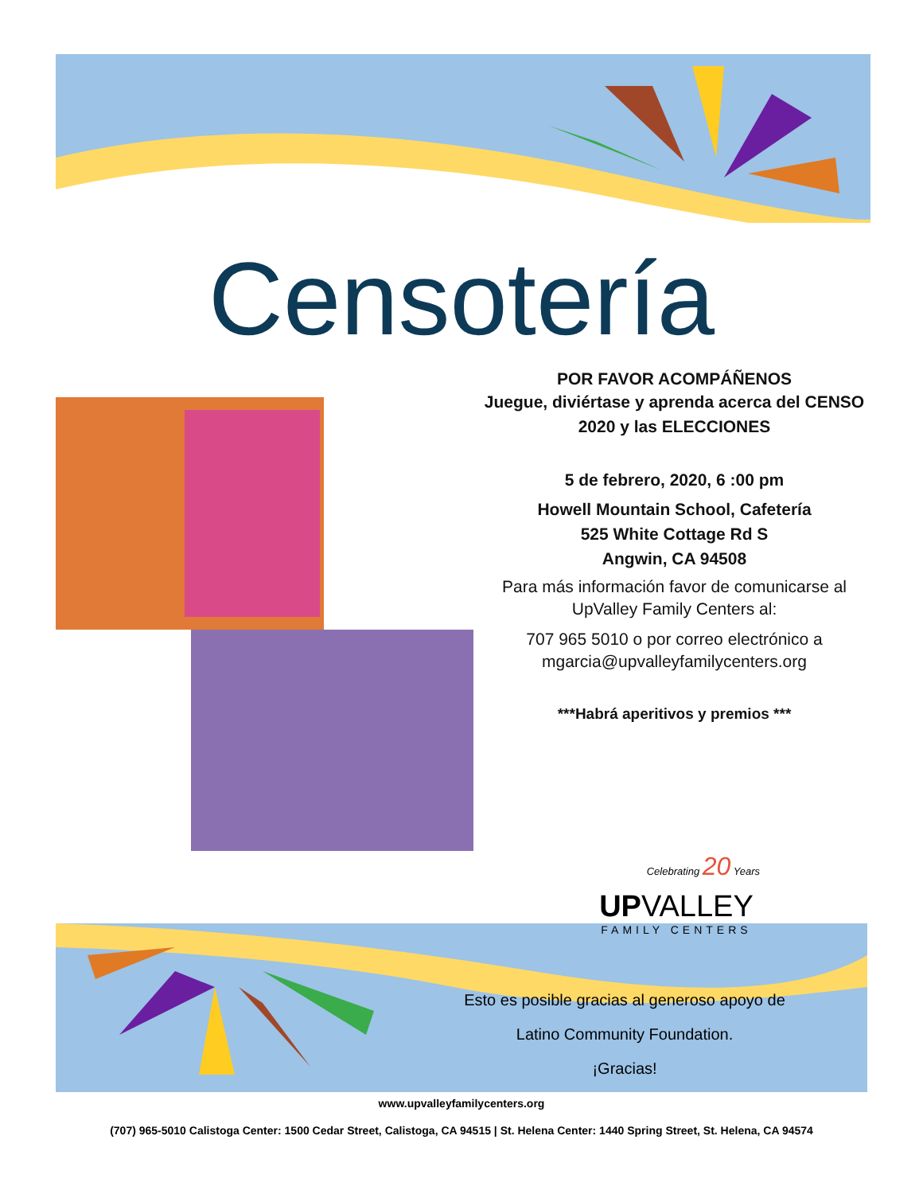Censotería
POR FAVOR ACOMPÁÑENOS
Juegue, diviértase y aprenda acerca del CENSO 2020 y las ELECCIONES
5 de febrero, 2020, 6 :00 pm
Howell Mountain School, Cafetería
525 White Cottage Rd S
Angwin, CA 94508
Para más información favor de comunicarse al UpValley Family Centers al:
707 965 5010 o por correo electrónico a mgarcia@upvalleyfamilycenters.org
***Habrá aperitivos y premios ***
Celebrating 20 Years
UPVALLEY
FAMILY CENTERS
Esto es posible gracias al generoso apoyo de
Latino Community Foundation.
¡Gracias!
www.upvalleyfamilycenters.org
(707) 965-5010 Calistoga Center: 1500 Cedar Street, Calistoga, CA 94515 | St. Helena Center: 1440 Spring Street, St. Helena, CA 94574